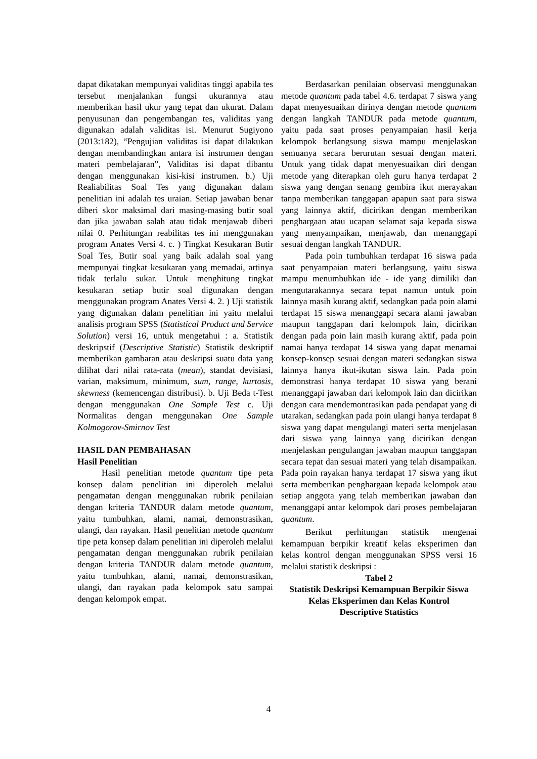dapat dikatakan mempunyai validitas tinggi apabila tes tersebut menjalankan fungsi ukurannya atau memberikan hasil ukur yang tepat dan ukurat. Dalam penyusunan dan pengembangan tes, validitas yang digunakan adalah validitas isi. Menurut Sugiyono (2013:182), “Pengujian validitas isi dapat dilakukan dengan membandingkan antara isi instrumen dengan materi pembelajaran”, Validitas isi dapat dibantu dengan menggunakan kisi-kisi instrumen. b.) Uji Realiabilitas Soal Tes yang digunakan dalam penelitian ini adalah tes uraian. Setiap jawaban benar diberi skor maksimal dari masing-masing butir soal dan jika jawaban salah atau tidak menjawab diberi nilai 0. Perhitungan reabilitas tes ini menggunakan program Anates Versi 4. c. ) Tingkat Kesukaran Butir Soal Tes, Butir soal yang baik adalah soal yang mempunyai tingkat kesukaran yang memadai, artinya tidak terlalu sukar. Untuk menghitung tingkat kesukaran setiap butir soal digunakan dengan menggunakan program Anates Versi 4. 2. ) Uji statistik yang digunakan dalam penelitian ini yaitu melalui analisis program SPSS (Statistical Product and Service Solution) versi 16, untuk mengetahui : a. Statistik deskripstif (Descriptive Statistic) Statistik deskriptif memberikan gambaran atau deskripsi suatu data yang dilihat dari nilai rata-rata (mean), standat devisiasi, varian, maksimum, minimum, sum, range, kurtosis, skewness (kemencengan distribusi). b. Uji Beda t-Test dengan menggunakan One Sample Test c. Uji Normalitas dengan menggunakan One Sample Kolmogorov-Smirnov Test
HASIL DAN PEMBAHASAN
Hasil Penelitian
Hasil penelitian metode quantum tipe peta konsep dalam penelitian ini diperoleh melalui pengamatan dengan menggunakan rubrik penilaian dengan kriteria TANDUR dalam metode quantum, yaitu tumbuhkan, alami, namai, demonstrasikan, ulangi, dan rayakan. Hasil penelitian metode quantum tipe peta konsep dalam penelitian ini diperoleh melalui pengamatan dengan menggunakan rubrik penilaian dengan kriteria TANDUR dalam metode quantum, yaitu tumbuhkan, alami, namai, demonstrasikan, ulangi, dan rayakan pada kelompok satu sampai dengan kelompok empat.
Berdasarkan penilaian observasi menggunakan metode quantum pada tabel 4.6. terdapat 7 siswa yang dapat menyesuaikan dirinya dengan metode quantum dengan langkah TANDUR pada metode quantum, yaitu pada saat proses penyampaian hasil kerja kelompok berlangsung siswa mampu menjelaskan semuanya secara berurutan sesuai dengan materi. Untuk yang tidak dapat menyesuaikan diri dengan metode yang diterapkan oleh guru hanya terdapat 2 siswa yang dengan senang gembira ikut merayakan tanpa memberikan tanggapan apapun saat para siswa yang lainnya aktif, dicirikan dengan memberikan penghargaan atau ucapan selamat saja kepada siswa yang menyampaikan, menjawab, dan menanggapi sesuai dengan langkah TANDUR.
Pada poin tumbuhkan terdapat 16 siswa pada saat penyampaian materi berlangsung, yaitu siswa mampu menumbuhkan ide - ide yang dimiliki dan mengutarakannya secara tepat namun untuk poin lainnya masih kurang aktif, sedangkan pada poin alami terdapat 15 siswa menanggapi secara alami jawaban maupun tanggapan dari kelompok lain, dicirikan dengan pada poin lain masih kurang aktif, pada poin namai hanya terdapat 14 siswa yang dapat menamai konsep-konsep sesuai dengan materi sedangkan siswa lainnya hanya ikut-ikutan siswa lain. Pada poin demonstrasi hanya terdapat 10 siswa yang berani menanggapi jawaban dari kelompok lain dan dicirikan dengan cara mendemontrasikan pada pendapat yang di utarakan, sedangkan pada poin ulangi hanya terdapat 8 siswa yang dapat mengulangi materi serta menjelasan dari siswa yang lainnya yang dicirikan dengan menjelaskan pengulangan jawaban maupun tanggapan secara tepat dan sesuai materi yang telah disampaikan. Pada poin rayakan hanya terdapat 17 siswa yang ikut serta memberikan penghargaan kepada kelompok atau setiap anggota yang telah memberikan jawaban dan menanggapi antar kelompok dari proses pembelajaran quantum.
Berikut perhitungan statistik mengenai kemampuan berpikir kreatif kelas eksperimen dan kelas kontrol dengan menggunakan SPSS versi 16 melalui statistik deskripsi :
Tabel 2
Statistik Deskripsi Kemampuan Berpikir Siswa Kelas Eksperimen dan Kelas Kontrol
Descriptive Statistics
4